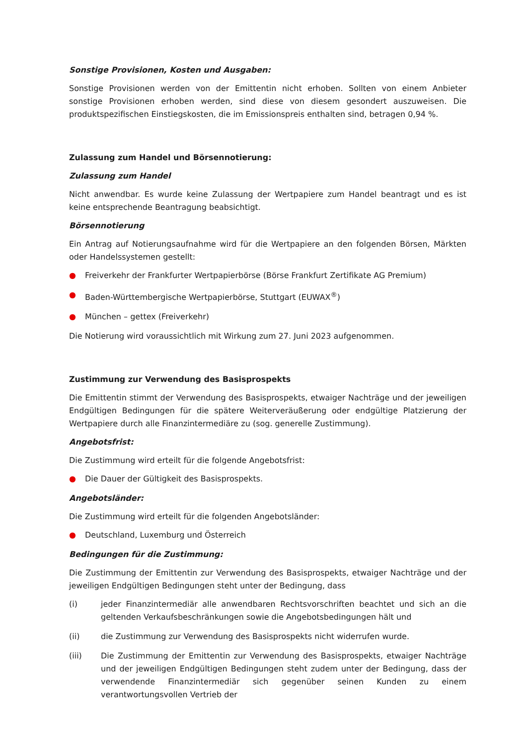Sonstige Provisionen, Kosten und Ausgaben:
Sonstige Provisionen werden von der Emittentin nicht erhoben. Sollten von einem Anbieter sonstige Provisionen erhoben werden, sind diese von diesem gesondert auszuweisen. Die produktspezifischen Einstiegskosten, die im Emissionspreis enthalten sind, betragen 0,94 %.
Zulassung zum Handel und Börsennotierung:
Zulassung zum Handel
Nicht anwendbar. Es wurde keine Zulassung der Wertpapiere zum Handel beantragt und es ist keine entsprechende Beantragung beabsichtigt.
Börsennotierung
Ein Antrag auf Notierungsaufnahme wird für die Wertpapiere an den folgenden Börsen, Märkten oder Handelssystemen gestellt:
● Freiverkehr der Frankfurter Wertpapierbörse (Börse Frankfurt Zertifikate AG Premium)
● Baden-Württembergische Wertpapierbörse, Stuttgart (EUWAX<sup>®</sup>)
● München – gettex (Freiverkehr)
Die Notierung wird voraussichtlich mit Wirkung zum 27. Juni 2023 aufgenommen.
Zustimmung zur Verwendung des Basisprospekts
Die Emittentin stimmt der Verwendung des Basisprospekts, etwaiger Nachträge und der jeweiligen Endgültigen Bedingungen für die spätere Weiterveräußerung oder endgültige Platzierung der Wertpapiere durch alle Finanzintermediäre zu (sog. generelle Zustimmung).
Angebotsfrist:
Die Zustimmung wird erteilt für die folgende Angebotsfrist:
● Die Dauer der Gültigkeit des Basisprospekts.
Angebotsländer:
Die Zustimmung wird erteilt für die folgenden Angebotsländer:
● Deutschland, Luxemburg und Österreich
Bedingungen für die Zustimmung:
Die Zustimmung der Emittentin zur Verwendung des Basisprospekts, etwaiger Nachträge und der jeweiligen Endgültigen Bedingungen steht unter der Bedingung, dass
(i) jeder Finanzintermediär alle anwendbaren Rechtsvorschriften beachtet und sich an die geltenden Verkaufsbeschränkungen sowie die Angebotsbedingungen hält und
(ii) die Zustimmung zur Verwendung des Basisprospekts nicht widerrufen wurde.
(iii) Die Zustimmung der Emittentin zur Verwendung des Basisprospekts, etwaiger Nachträge und der jeweiligen Endgültigen Bedingungen steht zudem unter der Bedingung, dass der verwendende Finanzintermediär sich gegenüber seinen Kunden zu einem verantwortungsvollen Vertrieb der